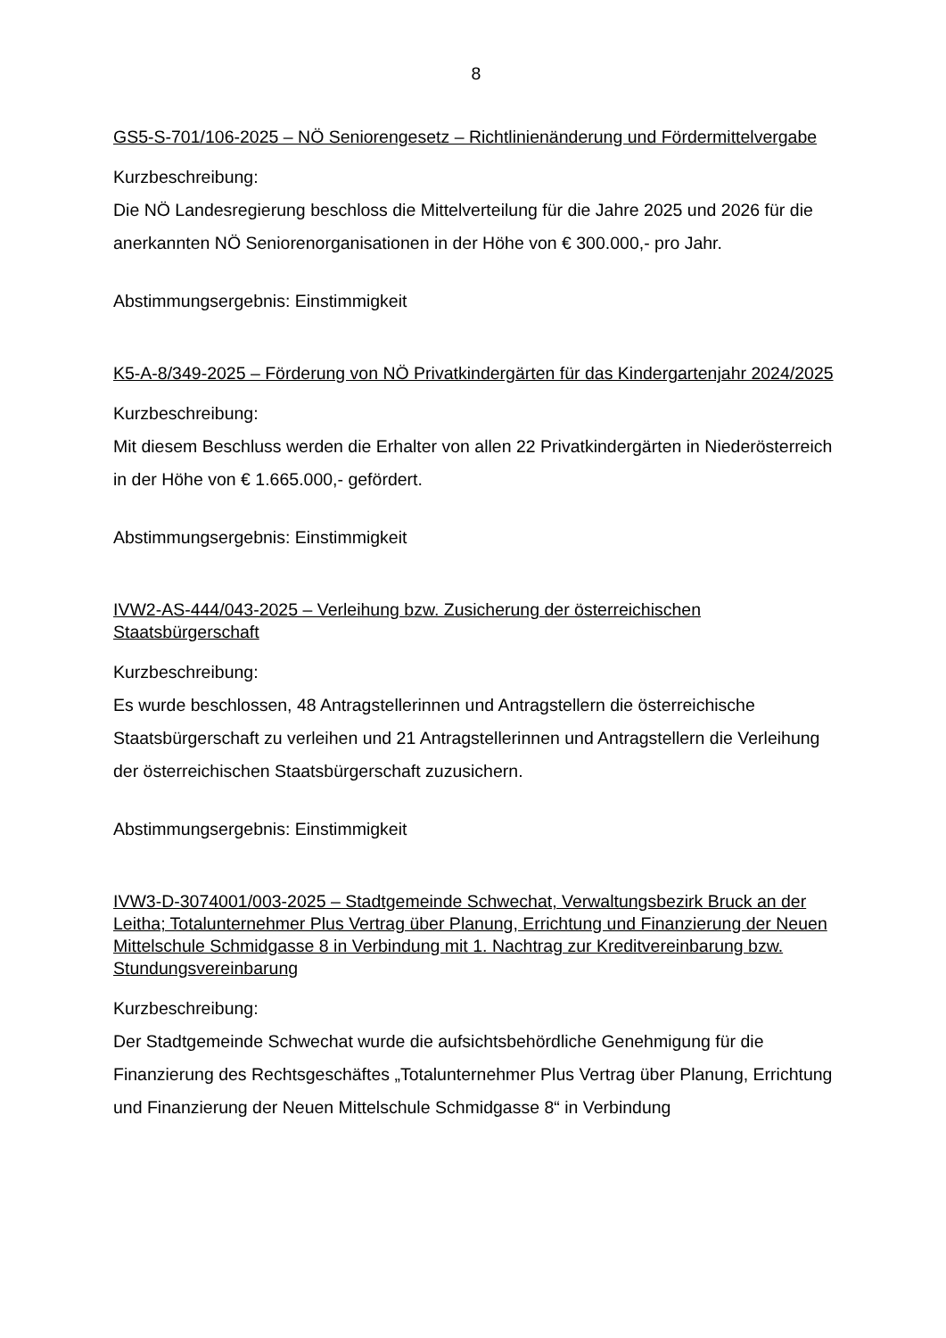8
GS5-S-701/106-2025 – NÖ Seniorengesetz – Richtlinienänderung und Fördermittelvergabe
Kurzbeschreibung:
Die NÖ Landesregierung beschloss die Mittelverteilung für die Jahre 2025 und 2026 für die anerkannten NÖ Seniorenorganisationen in der Höhe von € 300.000,- pro Jahr.
Abstimmungsergebnis: Einstimmigkeit
K5-A-8/349-2025 – Förderung von NÖ Privatkindergärten für das Kindergartenjahr 2024/2025
Kurzbeschreibung:
Mit diesem Beschluss werden die Erhalter von allen 22 Privatkindergärten in Niederösterreich in der Höhe von € 1.665.000,- gefördert.
Abstimmungsergebnis: Einstimmigkeit
IVW2-AS-444/043-2025 – Verleihung bzw. Zusicherung der österreichischen Staatsbürgerschaft
Kurzbeschreibung:
Es wurde beschlossen, 48 Antragstellerinnen und Antragstellern die österreichische Staatsbürgerschaft zu verleihen und 21 Antragstellerinnen und Antragstellern die Verleihung der österreichischen Staatsbürgerschaft zuzusichern.
Abstimmungsergebnis: Einstimmigkeit
IVW3-D-3074001/003-2025 – Stadtgemeinde Schwechat, Verwaltungsbezirk Bruck an der Leitha; Totalunternehmer Plus Vertrag über Planung, Errichtung und Finanzierung der Neuen Mittelschule Schmidgasse 8 in Verbindung mit 1. Nachtrag zur Kreditvereinbarung bzw. Stundungsvereinbarung
Kurzbeschreibung:
Der Stadtgemeinde Schwechat wurde die aufsichtsbehördliche Genehmigung für die Finanzierung des Rechtsgeschäftes „Totalunternehmer Plus Vertrag über Planung, Errichtung und Finanzierung der Neuen Mittelschule Schmidgasse 8“ in Verbindung